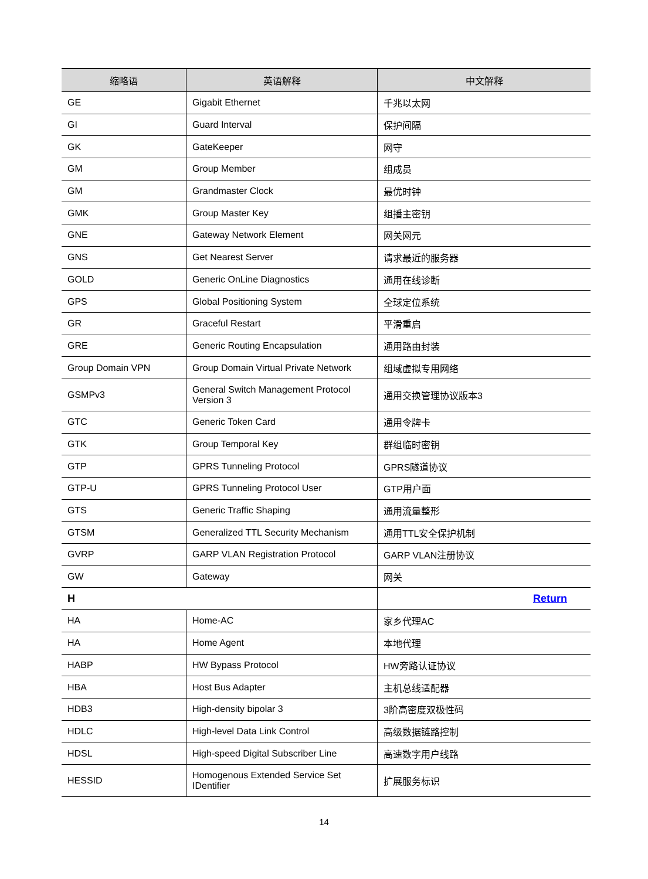| 缩略语 | 英语解释 | 中文解释 |
| --- | --- | --- |
| GE | Gigabit Ethernet | 千兆以太网 |
| GI | Guard Interval | 保护间隔 |
| GK | GateKeeper | 网守 |
| GM | Group Member | 组成员 |
| GM | Grandmaster Clock | 最优时钟 |
| GMK | Group Master Key | 组播主密钥 |
| GNE | Gateway Network Element | 网关网元 |
| GNS | Get Nearest Server | 请求最近的服务器 |
| GOLD | Generic OnLine Diagnostics | 通用在线诊断 |
| GPS | Global Positioning System | 全球定位系统 |
| GR | Graceful Restart | 平滑重启 |
| GRE | Generic Routing Encapsulation | 通用路由封装 |
| Group Domain VPN | Group Domain Virtual Private Network | 组域虚拟专用网络 |
| GSMPv3 | General Switch Management Protocol Version 3 | 通用交换管理协议版本3 |
| GTC | Generic Token Card | 通用令牌卡 |
| GTK | Group Temporal Key | 群组临时密钥 |
| GTP | GPRS Tunneling Protocol | GPRS隧道协议 |
| GTP-U | GPRS Tunneling Protocol User | GTP用户面 |
| GTS | Generic Traffic Shaping | 通用流量整形 |
| GTSM | Generalized TTL Security Mechanism | 通用TTL安全保护机制 |
| GVRP | GARP VLAN Registration Protocol | GARP VLAN注册协议 |
| GW | Gateway | 网关 |
| H | | Return |
| HA | Home-AC | 家乡代理AC |
| HA | Home Agent | 本地代理 |
| HABP | HW Bypass Protocol | HW旁路认证协议 |
| HBA | Host Bus Adapter | 主机总线适配器 |
| HDB3 | High-density bipolar 3 | 3阶高密度双极性码 |
| HDLC | High-level Data Link Control | 高级数据链路控制 |
| HDSL | High-speed Digital Subscriber Line | 高速数字用户线路 |
| HESSID | Homogenous Extended Service Set IDentifier | 扩展服务标识 |
14